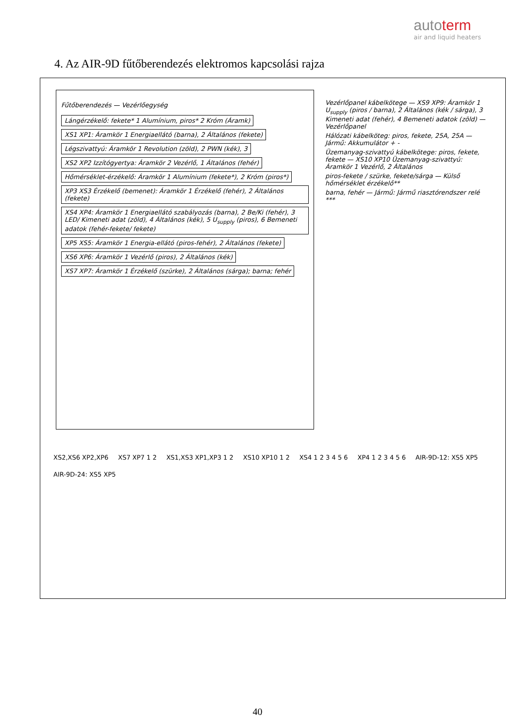autoterm
air and liquid heaters
4. Az AIR-9D fűtőberendezés elektromos kapcsolási rajza
Fűtőberendezés — Vezérlőegység
Lángérzékelő: fekete* 1 Alumínium, piros* 2 Króm (Áramk)
XS1 XP1: Áramkör 1 Energiaellátó (barna), 2 Általános (fekete)
Légszivattyú: Áramkör 1 Revolution (zöld), 2 PWN (kék), 3
XS2 XP2 Izzítógyertya: Áramkör 2 Vezérlő, 1 Általános (fehér)
Hőmérséklet-érzékelő: Áramkör 1 Alumínium (fekete*), 2 Króm (piros*)
XP3 XS3 Érzékelő (bemenet): Áramkör 1 Érzékelő (fehér), 2 Általános (fekete)
XS4 XP4: Áramkör 1 Energiaellátó szabályozás (barna), 2 Be/Ki (fehér), 3 LED/ Kimeneti adat (zöld), 4 Általános (kék), 5 U<sub>supply</sub> (piros), 6 Bemeneti adatok (fehér-fekete/ fekete)
XP5 XS5: Áramkör 1 Energia-ellátó (piros-fehér), 2 Általános (fekete)
XS6 XP6: Áramkör 1 Vezérlő (piros), 2 Általános (kék)
XS7 XP7: Áramkör 1 Érzékelő (szürke), 2 Általános (sárga); barna; fehér
Vezérlőpanel kábelkötege — XS9 XP9: Áramkör 1 U<sub>supply</sub> (piros / barna), 2 Általános (kék / sárga), 3 Kimeneti adat (fehér), 4 Bemeneti adatok (zöld) — Vezérlőpanel
Hálózati kábelköteg: piros, fekete, 25A, 25A — Jármű: Akkumulátor + -
Üzemanyag-szivattyú kábelkötege: piros, fekete, fekete — XS10 XP10 Üzemanyag-szivattyú: Áramkör 1 Vezérlő, 2 Általános
piros-fekete / szürke, fekete/sárga — Külső hőmérséklet érzékelő**
barna, fehér — Jármű: Jármű riasztórendszer relé ***
XS2,XS6 XP2,XP6 XS7 XP7 1 2 XS1,XS3 XP1,XP3 1 2 XS10 XP10 1 2 XS4 1 2 3 4 5 6 XP4 1 2 3 4 5 6 AIR-9D-12: XS5 XP5 AIR-9D-24: XS5 XP5
40